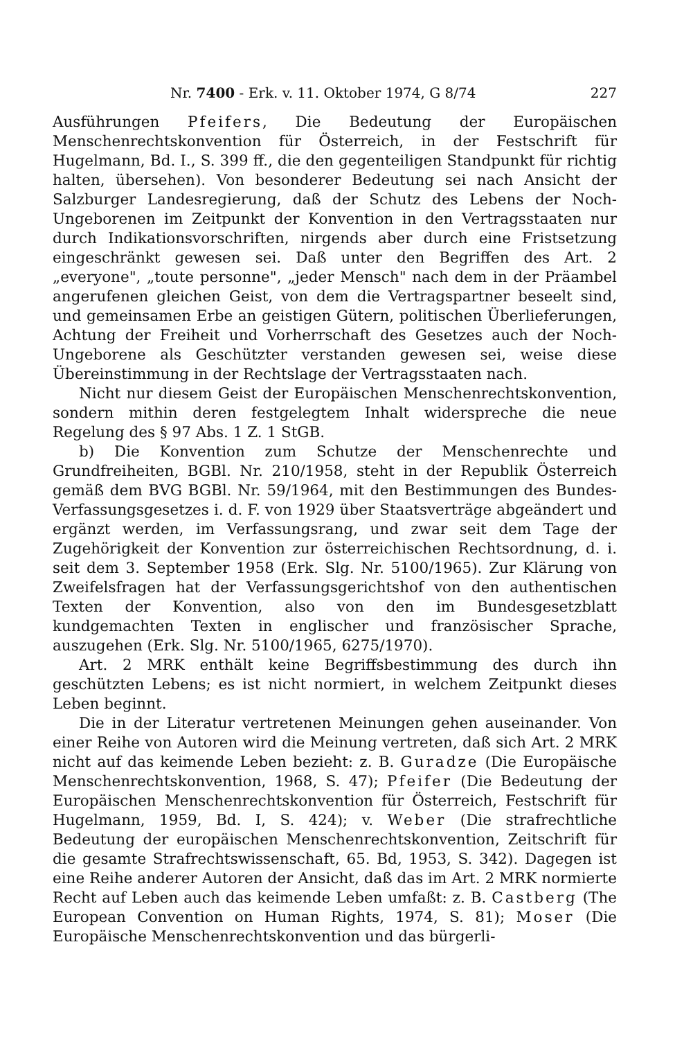Nr. 7400 - Erk. v. 11. Oktober 1974, G 8/74 227
Ausführungen Pfeifers, Die Bedeutung der Europäischen Menschenrechtskonvention für Österreich, in der Festschrift für Hugelmann, Bd. I., S. 399 ff., die den gegenteiligen Standpunkt für richtig halten, übersehen). Von besonderer Bedeutung sei nach Ansicht der Salzburger Landesregierung, daß der Schutz des Lebens der Noch-Ungeborenen im Zeitpunkt der Konvention in den Vertragsstaaten nur durch Indikationsvorschriften, nirgends aber durch eine Fristsetzung eingeschränkt gewesen sei. Daß unter den Begriffen des Art. 2 „everyone", „toute personne", „jeder Mensch" nach dem in der Präambel angerufenen gleichen Geist, von dem die Vertragspartner beseelt sind, und gemeinsamen Erbe an geistigen Gütern, politischen Überlieferungen, Achtung der Freiheit und Vorherrschaft des Gesetzes auch der Noch-Ungeborene als Geschützter verstanden gewesen sei, weise diese Übereinstimmung in der Rechtslage der Vertragsstaaten nach.
Nicht nur diesem Geist der Europäischen Menschenrechtskonvention, sondern mithin deren festgelegtem Inhalt widerspreche die neue Regelung des § 97 Abs. 1 Z. 1 StGB.
b) Die Konvention zum Schutze der Menschenrechte und Grundfreiheiten, BGBl. Nr. 210/1958, steht in der Republik Österreich gemäß dem BVG BGBl. Nr. 59/1964, mit den Bestimmungen des Bundes-Verfassungsgesetzes i. d. F. von 1929 über Staatsverträge abgeändert und ergänzt werden, im Verfassungsrang, und zwar seit dem Tage der Zugehörigkeit der Konvention zur österreichischen Rechtsordnung, d. i. seit dem 3. September 1958 (Erk. Slg. Nr. 5100/1965). Zur Klärung von Zweifelsfragen hat der Verfassungsgerichtshof von den authentischen Texten der Konvention, also von den im Bundesgesetzblatt kundgemachten Texten in englischer und französischer Sprache, auszugehen (Erk. Slg. Nr. 5100/1965, 6275/1970).
Art. 2 MRK enthält keine Begriffsbestimmung des durch ihn geschützten Lebens; es ist nicht normiert, in welchem Zeitpunkt dieses Leben beginnt.
Die in der Literatur vertretenen Meinungen gehen auseinander. Von einer Reihe von Autoren wird die Meinung vertreten, daß sich Art. 2 MRK nicht auf das keimende Leben bezieht: z. B. Guradze (Die Europäische Menschenrechtskonvention, 1968, S. 47); Pfeifer (Die Bedeutung der Europäischen Menschenrechtskonvention für Österreich, Festschrift für Hugelmann, 1959, Bd. I, S. 424); v. Weber (Die strafrechtliche Bedeutung der europäischen Menschenrechtskonvention, Zeitschrift für die gesamte Strafrechtswissenschaft, 65. Bd, 1953, S. 342). Dagegen ist eine Reihe anderer Autoren der Ansicht, daß das im Art. 2 MRK normierte Recht auf Leben auch das keimende Leben umfaßt: z. B. Castberg (The European Convention on Human Rights, 1974, S. 81); Moser (Die Europäische Menschenrechtskonvention und das bürgerli-